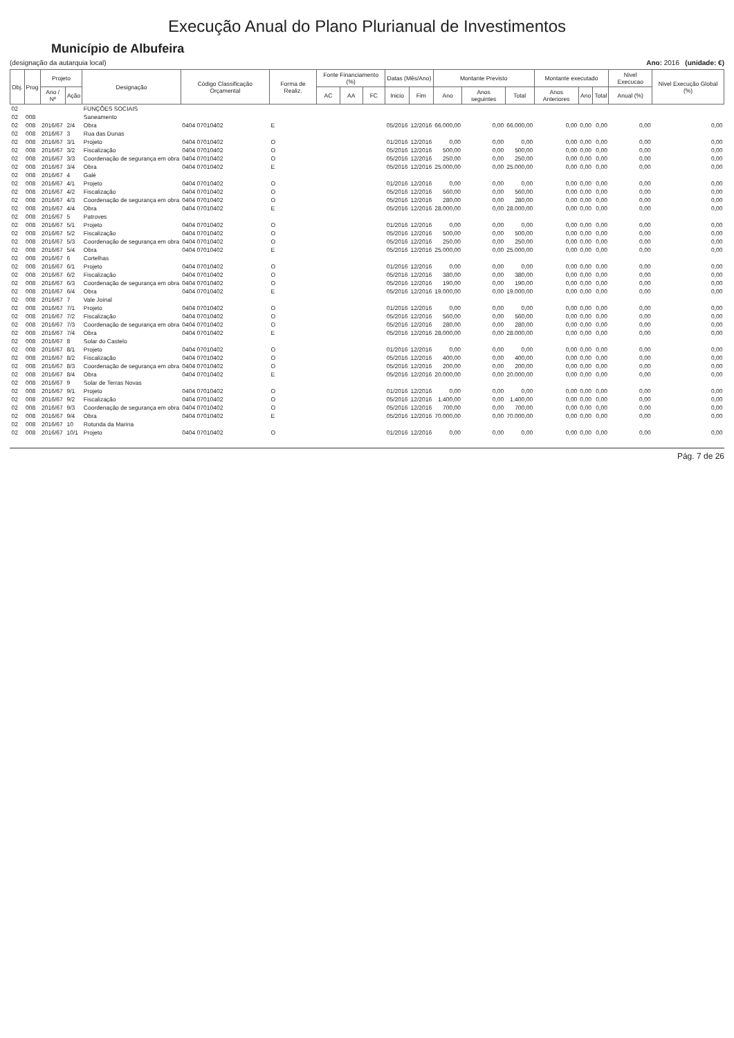Execução Anual do Plano Plurianual de Investimentos
Município de Albufeira
(designação da autarquia local) Ano: 2016 (unidade: €)
| Obj. | Prog | Projeto | | Designação | Código Classificação Orçamental | Forma de Realiz. | Fonte Financiamento (%) | | | Datas (Mês/Ano) | | Montante Previsto | | | Montante executado | | | Nivel Execucao | Nivel Execução Global (%) |
| --- | --- | --- | --- | --- | --- | --- | --- | --- | --- | --- | --- | --- | --- | --- | --- | --- | --- | --- | --- |
| | | Ano / Nº | Ação | | | | AC | AA | FC | Inicio | Fim | Ano | Anos seguintes | Total | Anos Anteriores | Ano | Total | Anual (%) | |
| 02 | | | | FUNÇÕES SOCIAIS | | | | | | | | | | | | | | | |
| 02 | 008 | | | Saneamento | | | | | | | | | | | | | | | |
| 02 | 008 | 2016/67 | 2/4 | Obra | 0404 07010402 | E | | | | 05/2016 | 12/2016 | 66.000,00 | 0,00 | 66.000,00 | 0,00 | 0,00 | 0,00 | 0,00 | 0,00 |
| 02 | 008 | 2016/67 | 3 | Rua das Dunas | | | | | | | | | | | | | | | |
| 02 | 008 | 2016/67 | 3/1 | Projeto | 0404 07010402 | O | | | | 01/2016 | 12/2016 | 0,00 | 0,00 | 0,00 | 0,00 | 0,00 | 0,00 | 0,00 | 0,00 |
| 02 | 008 | 2016/67 | 3/2 | Fiscalização | 0404 07010402 | O | | | | 05/2016 | 12/2016 | 500,00 | 0,00 | 500,00 | 0,00 | 0,00 | 0,00 | 0,00 | 0,00 |
| 02 | 008 | 2016/67 | 3/3 | Coordenação de segurança em obra | 0404 07010402 | O | | | | 05/2016 | 12/2016 | 250,00 | 0,00 | 250,00 | 0,00 | 0,00 | 0,00 | 0,00 | 0,00 |
| 02 | 008 | 2016/67 | 3/4 | Obra | 0404 07010402 | E | | | | 05/2016 | 12/2016 | 25.000,00 | 0,00 | 25.000,00 | 0,00 | 0,00 | 0,00 | 0,00 | 0,00 |
| 02 | 008 | 2016/67 | 4 | Galé | | | | | | | | | | | | | | | |
| 02 | 008 | 2016/67 | 4/1 | Projeto | 0404 07010402 | O | | | | 01/2016 | 12/2016 | 0,00 | 0,00 | 0,00 | 0,00 | 0,00 | 0,00 | 0,00 | 0,00 |
| 02 | 008 | 2016/67 | 4/2 | Fiscalização | 0404 07010402 | O | | | | 05/2016 | 12/2016 | 560,00 | 0,00 | 560,00 | 0,00 | 0,00 | 0,00 | 0,00 | 0,00 |
| 02 | 008 | 2016/67 | 4/3 | Coordenação de segurança em obra | 0404 07010402 | O | | | | 05/2016 | 12/2016 | 280,00 | 0,00 | 280,00 | 0,00 | 0,00 | 0,00 | 0,00 | 0,00 |
| 02 | 008 | 2016/67 | 4/4 | Obra | 0404 07010402 | E | | | | 05/2016 | 12/2016 | 28.000,00 | 0,00 | 28.000,00 | 0,00 | 0,00 | 0,00 | 0,00 | 0,00 |
| 02 | 008 | 2016/67 | 5 | Patroves | | | | | | | | | | | | | | | |
| 02 | 008 | 2016/67 | 5/1 | Projeto | 0404 07010402 | O | | | | 01/2016 | 12/2016 | 0,00 | 0,00 | 0,00 | 0,00 | 0,00 | 0,00 | 0,00 | 0,00 |
| 02 | 008 | 2016/67 | 5/2 | Fiscalização | 0404 07010402 | O | | | | 05/2016 | 12/2016 | 500,00 | 0,00 | 500,00 | 0,00 | 0,00 | 0,00 | 0,00 | 0,00 |
| 02 | 008 | 2016/67 | 5/3 | Coordenação de segurança em obra | 0404 07010402 | O | | | | 05/2016 | 12/2016 | 250,00 | 0,00 | 250,00 | 0,00 | 0,00 | 0,00 | 0,00 | 0,00 |
| 02 | 008 | 2016/67 | 5/4 | Obra | 0404 07010402 | E | | | | 05/2016 | 12/2016 | 25.000,00 | 0,00 | 25.000,00 | 0,00 | 0,00 | 0,00 | 0,00 | 0,00 |
| 02 | 008 | 2016/67 | 6 | Cortelhas | | | | | | | | | | | | | | | |
| 02 | 008 | 2016/67 | 6/1 | Projeto | 0404 07010402 | O | | | | 01/2016 | 12/2016 | 0,00 | 0,00 | 0,00 | 0,00 | 0,00 | 0,00 | 0,00 | 0,00 |
| 02 | 008 | 2016/67 | 6/2 | Fiscalização | 0404 07010402 | O | | | | 05/2016 | 12/2016 | 380,00 | 0,00 | 380,00 | 0,00 | 0,00 | 0,00 | 0,00 | 0,00 |
| 02 | 008 | 2016/67 | 6/3 | Coordenação de segurança em obra | 0404 07010402 | O | | | | 05/2016 | 12/2016 | 190,00 | 0,00 | 190,00 | 0,00 | 0,00 | 0,00 | 0,00 | 0,00 |
| 02 | 008 | 2016/67 | 6/4 | Obra | 0404 07010402 | E | | | | 05/2016 | 12/2016 | 19.000,00 | 0,00 | 19.000,00 | 0,00 | 0,00 | 0,00 | 0,00 | 0,00 |
| 02 | 008 | 2016/67 | 7 | Vale Joinal | | | | | | | | | | | | | | | |
| 02 | 008 | 2016/67 | 7/1 | Projeto | 0404 07010402 | O | | | | 01/2016 | 12/2016 | 0,00 | 0,00 | 0,00 | 0,00 | 0,00 | 0,00 | 0,00 | 0,00 |
| 02 | 008 | 2016/67 | 7/2 | Fiscalização | 0404 07010402 | O | | | | 05/2016 | 12/2016 | 560,00 | 0,00 | 560,00 | 0,00 | 0,00 | 0,00 | 0,00 | 0,00 |
| 02 | 008 | 2016/67 | 7/3 | Coordenação de segurança em obra | 0404 07010402 | O | | | | 05/2016 | 12/2016 | 280,00 | 0,00 | 280,00 | 0,00 | 0,00 | 0,00 | 0,00 | 0,00 |
| 02 | 008 | 2016/67 | 7/4 | Obra | 0404 07010402 | E | | | | 05/2016 | 12/2016 | 28.000,00 | 0,00 | 28.000,00 | 0,00 | 0,00 | 0,00 | 0,00 | 0,00 |
| 02 | 008 | 2016/67 | 8 | Solar do Castelo | | | | | | | | | | | | | | | |
| 02 | 008 | 2016/67 | 8/1 | Projeto | 0404 07010402 | O | | | | 01/2016 | 12/2016 | 0,00 | 0,00 | 0,00 | 0,00 | 0,00 | 0,00 | 0,00 | 0,00 |
| 02 | 008 | 2016/67 | 8/2 | Fiscalização | 0404 07010402 | O | | | | 05/2016 | 12/2016 | 400,00 | 0,00 | 400,00 | 0,00 | 0,00 | 0,00 | 0,00 | 0,00 |
| 02 | 008 | 2016/67 | 8/3 | Coordenação de segurança em obra | 0404 07010402 | O | | | | 05/2016 | 12/2016 | 200,00 | 0,00 | 200,00 | 0,00 | 0,00 | 0,00 | 0,00 | 0,00 |
| 02 | 008 | 2016/67 | 8/4 | Obra | 0404 07010402 | E | | | | 05/2016 | 12/2016 | 20.000,00 | 0,00 | 20.000,00 | 0,00 | 0,00 | 0,00 | 0,00 | 0,00 |
| 02 | 008 | 2016/67 | 9 | Solar de Terras Novas | | | | | | | | | | | | | | | |
| 02 | 008 | 2016/67 | 9/1 | Projeto | 0404 07010402 | O | | | | 01/2016 | 12/2016 | 0,00 | 0,00 | 0,00 | 0,00 | 0,00 | 0,00 | 0,00 | 0,00 |
| 02 | 008 | 2016/67 | 9/2 | Fiscalização | 0404 07010402 | O | | | | 05/2016 | 12/2016 | 1.400,00 | 0,00 | 1.400,00 | 0,00 | 0,00 | 0,00 | 0,00 | 0,00 |
| 02 | 008 | 2016/67 | 9/3 | Coordenação de segurança em obra | 0404 07010402 | O | | | | 05/2016 | 12/2016 | 700,00 | 0,00 | 700,00 | 0,00 | 0,00 | 0,00 | 0,00 | 0,00 |
| 02 | 008 | 2016/67 | 9/4 | Obra | 0404 07010402 | E | | | | 05/2016 | 12/2016 | 70.000,00 | 0,00 | 70.000,00 | 0,00 | 0,00 | 0,00 | 0,00 | 0,00 |
| 02 | 008 | 2016/67 | 10 | Rotunda da Marina | | | | | | | | | | | | | | | |
| 02 | 008 | 2016/67 | 10/1 | Projeto | 0404 07010402 | O | | | | 01/2016 | 12/2016 | 0,00 | 0,00 | 0,00 | 0,00 | 0,00 | 0,00 | 0,00 | 0,00 |
Pág. 7 de 26